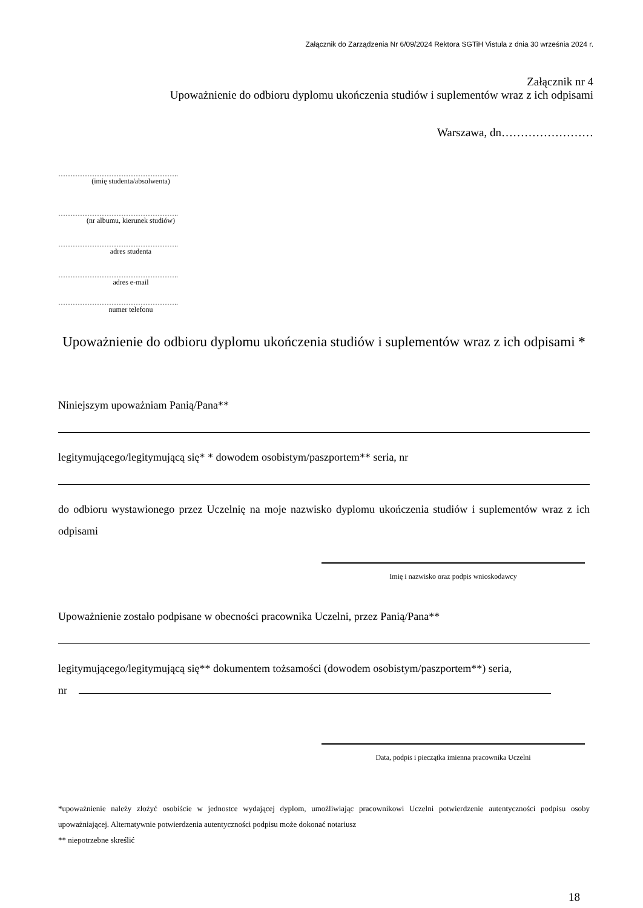Załącznik do Zarządzenia Nr 6/09/2024 Rektora SGTiH Vistula z dnia 30 września 2024 r.
Załącznik nr 4
Upoważnienie do odbioru dyplomu ukończenia studiów i suplementów wraz z ich odpisami
Warszawa, dn……………………
…………………………………………..
(imię studenta/absolwenta)
…………………………………………..
(nr albumu, kierunek studiów)
…………………………………………..
adres studenta
…………………………………………..
adres e-mail
…………………………………………..
numer telefonu
Upoważnienie do odbioru dyplomu ukończenia studiów i suplementów wraz z ich odpisami *
Niniejszym upoważniam Panią/Pana**
legitymującego/legitymującą się* * dowodem osobistym/paszportem** seria, nr
do odbioru wystawionego przez Uczelnię na moje nazwisko dyplomu ukończenia studiów i suplementów wraz z ich odpisami
Imię i nazwisko oraz podpis wnioskodawcy
Upoważnienie zostało podpisane w obecności pracownika Uczelni, przez Panią/Pana**
legitymującego/legitymującą się** dokumentem tożsamości (dowodem osobistym/paszportem**) seria,
nr
Data, podpis i pieczątka imienna pracownika Uczelni
*upoważnienie należy złożyć osobiście w jednostce wydającej dyplom, umożliwiając pracownikowi Uczelni potwierdzenie autentyczności podpisu osoby upoważniającej. Alternatywnie potwierdzenia autentyczności podpisu może dokonać notariusz
** niepotrzebne skreślić
18